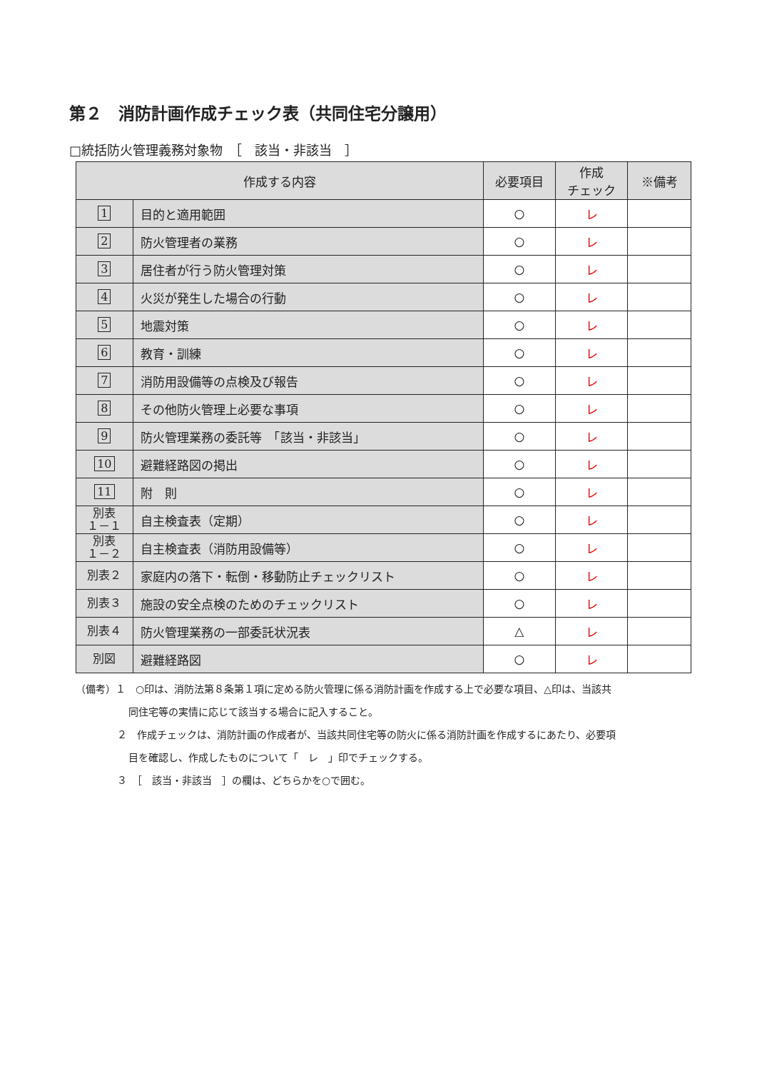第２　消防計画作成チェック表（共同住宅分譲用）
□統括防火管理義務対象物　［　該当・非該当　］
| 作成する内容 | | 必要項目 | 作成 チェック | ※備考 |
| --- | --- | --- | --- | --- |
| 1 | 目的と適用範囲 | ○ | レ | |
| 2 | 防火管理者の業務 | ○ | レ | |
| 3 | 居住者が行う防火管理対策 | ○ | レ | |
| 4 | 火災が発生した場合の行動 | ○ | レ | |
| 5 | 地震対策 | ○ | レ | |
| 6 | 教育・訓練 | ○ | レ | |
| 7 | 消防用設備等の点検及び報告 | ○ | レ | |
| 8 | その他防火管理上必要な事項 | ○ | レ | |
| 9 | 防火管理業務の委託等 「該当・非該当」 | ○ | レ | |
| 10 | 避難経路図の掲出 | ○ | レ | |
| 11 | 附 則 | ○ | レ | |
| 別表 １－１ | 自主検査表（定期） | ○ | レ | |
| 別表 １－２ | 自主検査表（消防用設備等） | ○ | レ | |
| 別表２ | 家庭内の落下・転倒・移動防止チェックリスト | ○ | レ | |
| 別表３ | 施設の安全点検のためのチェックリスト | ○ | レ | |
| 別表４ | 防火管理業務の一部委託状況表 | △ | レ | |
| 別図 | 避難経路図 | ○ | レ | |
（備考）１　○印は、消防法第８条第１項に定める防火管理に係る消防計画を作成する上で必要な項目、△印は、当該共
同住宅等の実情に応じて該当する場合に記入すること。
２　作成チェックは、消防計画の作成者が、当該共同住宅等の防火に係る消防計画を作成するにあたり、必要項
目を確認し、作成したものについて「　レ　」印でチェックする。
３　［　該当・非該当　］の欄は、どちらかを○で囲む。